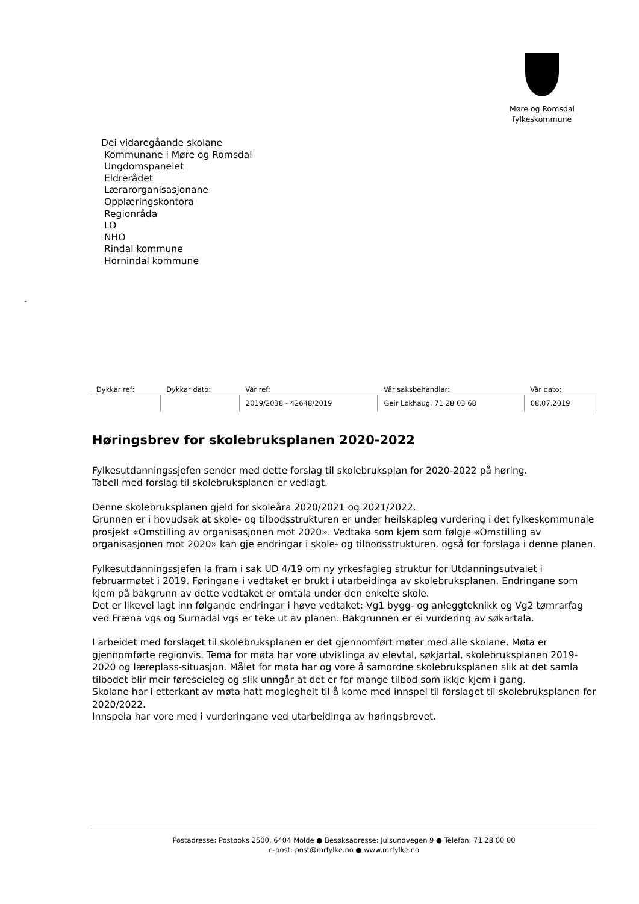Møre og Romsdal
fylkeskommune
Dei vidaregåande skolane
Kommunane i Møre og Romsdal
Ungdomspanelet
Eldrerådet
Lærarorganisasjonane
Opplæringskontora
Regionråda
LO
NHO
Rindal kommune
Hornindal kommune
-
| Dykkar ref: | Dykkar dato: | Vår ref: | Vår saksbehandlar: | Vår dato: |
| --- | --- | --- | --- | --- |
| | | 2019/2038 - 42648/2019 | Geir Løkhaug, 71 28 03 68 | 08.07.2019 |
Høringsbrev for skolebruksplanen 2020-2022
Fylkesutdanningssjefen sender med dette forslag til skolebruksplan for 2020-2022 på høring.
Tabell med forslag til skolebruksplanen er vedlagt.
Denne skolebruksplanen gjeld for skoleåra 2020/2021 og 2021/2022.
Grunnen er i hovudsak at skole- og tilbodsstrukturen er under heilskapleg vurdering i det fylkeskommunale prosjekt «Omstilling av organisasjonen mot 2020». Vedtaka som kjem som følgje «Omstilling av organisasjonen mot 2020» kan gje endringar i skole- og tilbodsstrukturen, også for forslaga i denne planen.
Fylkesutdanningssjefen la fram i sak UD 4/19 om ny yrkesfagleg struktur for Utdanningsutvalet i februarmøtet i 2019. Føringane i vedtaket er brukt i utarbeidinga av skolebruksplanen. Endringane som kjem på bakgrunn av dette vedtaket er omtala under den enkelte skole.
Det er likevel lagt inn følgande endringar i høve vedtaket: Vg1 bygg- og anleggteknikk og Vg2 tømrarfag ved Fræna vgs og Surnadal vgs er teke ut av planen. Bakgrunnen er ei vurdering av søkartala.
I arbeidet med forslaget til skolebruksplanen er det gjennomført møter med alle skolane. Møta er gjennomførte regionvis. Tema for møta har vore utviklinga av elevtal, søkjartal, skolebruksplanen 2019-2020 og læreplass-situasjon. Målet for møta har og vore å samordne skolebruksplanen slik at det samla tilbodet blir meir føreseieleg og slik unngår at det er for mange tilbod som ikkje kjem i gang.
Skolane har i etterkant av møta hatt moglegheit til å kome med innspel til forslaget til skolebruksplanen for 2020/2022.
Innspela har vore med i vurderingane ved utarbeidinga av høringsbrevet.
Postadresse: Postboks 2500, 6404 Molde ● Besøksadresse: Julsundvegen 9 ● Telefon: 71 28 00 00
e-post: post@mrfylke.no ● www.mrfylke.no